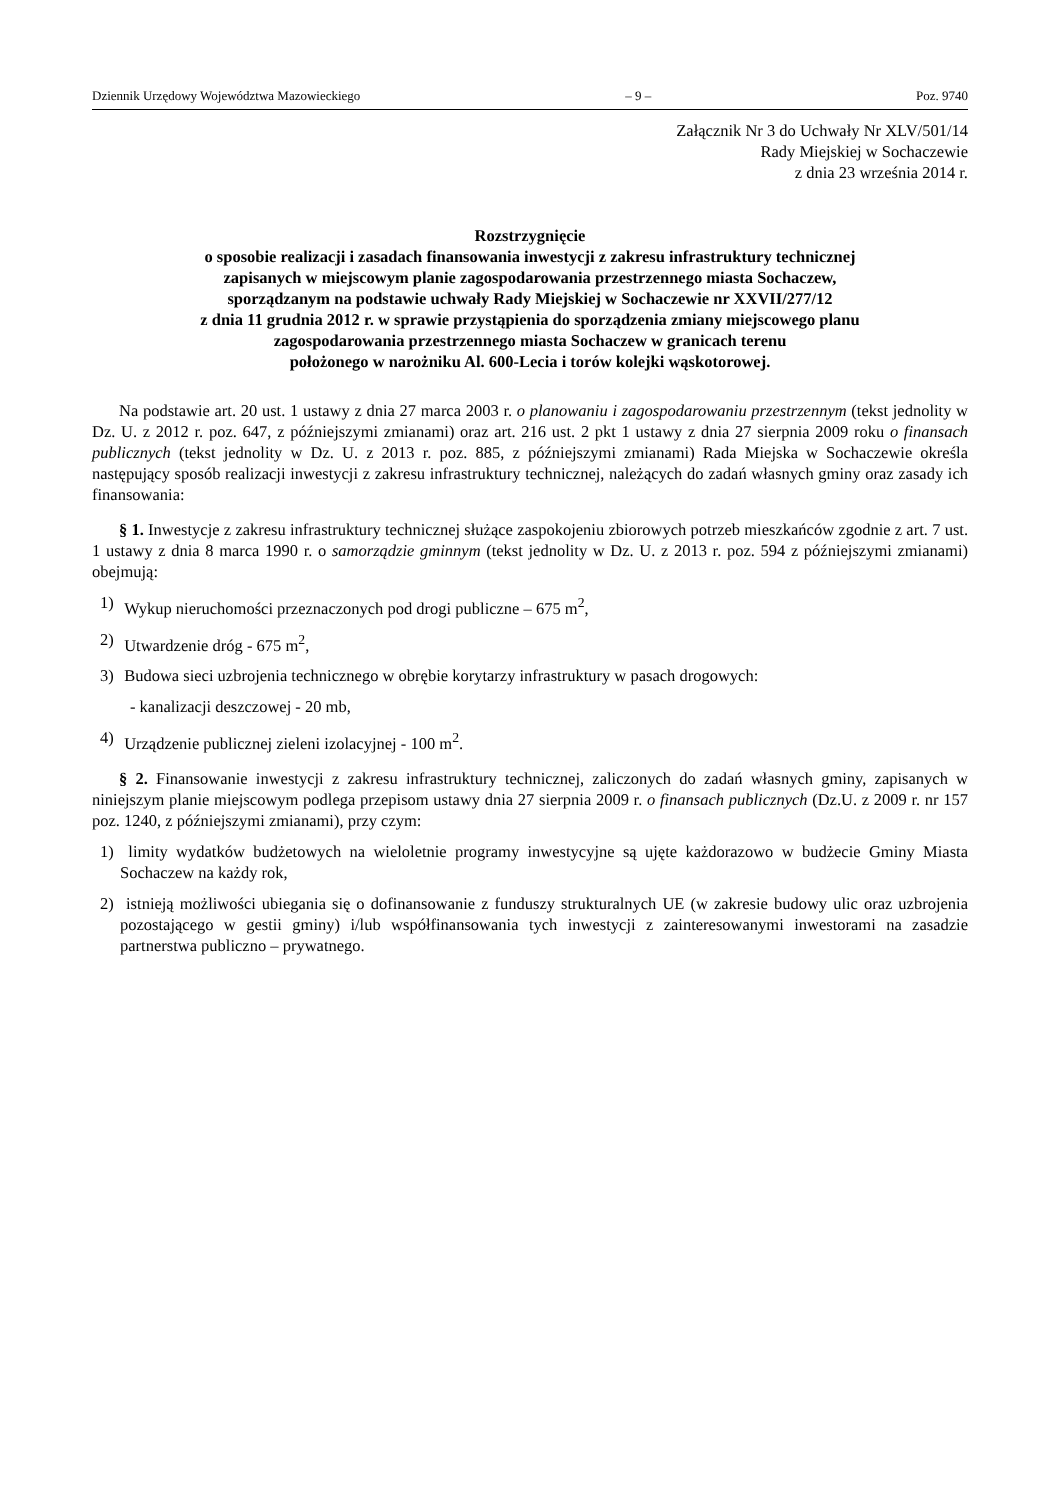Dziennik Urzędowy Województwa Mazowieckiego – 9 – Poz. 9740
Załącznik Nr 3 do Uchwały Nr XLV/501/14
Rady Miejskiej w Sochaczewie
z dnia 23 września 2014 r.
Rozstrzygnięcie
o sposobie realizacji i zasadach finansowania inwestycji z zakresu infrastruktury technicznej
zapisanych w miejscowym planie zagospodarowania przestrzennego miasta Sochaczew,
sporządzanym na podstawie uchwały Rady Miejskiej w Sochaczewie nr XXVII/277/12
z dnia 11 grudnia 2012 r. w sprawie przystąpienia do sporządzenia zmiany miejscowego planu
zagospodarowania przestrzennego miasta Sochaczew w granicach terenu
położonego w narożniku Al. 600-Lecia i torów kolejki wąskotorowej.
Na podstawie art. 20 ust. 1 ustawy z dnia 27 marca 2003 r. o planowaniu i zagospodarowaniu przestrzennym (tekst jednolity w Dz. U. z 2012 r. poz. 647, z późniejszymi zmianami) oraz art. 216 ust. 2 pkt 1 ustawy z dnia 27 sierpnia 2009 roku o finansach publicznych (tekst jednolity w Dz. U. z 2013 r. poz. 885, z późniejszymi zmianami) Rada Miejska w Sochaczewie określa następujący sposób realizacji inwestycji z zakresu infrastruktury technicznej, należących do zadań własnych gminy oraz zasady ich finansowania:
§ 1. Inwestycje z zakresu infrastruktury technicznej służące zaspokojeniu zbiorowych potrzeb mieszkańców zgodnie z art. 7 ust. 1 ustawy z dnia 8 marca 1990 r. o samorządzie gminnym (tekst jednolity w Dz. U. z 2013 r. poz. 594 z późniejszymi zmianami) obejmują:
1) Wykup nieruchomości przeznaczonych pod drogi publiczne – 675 m<sup>2</sup>,
2) Utwardzenie dróg - 675 m<sup>2</sup>,
3) Budowa sieci uzbrojenia technicznego w obrębie korytarzy infrastruktury w pasach drogowych:
- kanalizacji deszczowej - 20 mb,
4) Urządzenie publicznej zieleni izolacyjnej - 100 m<sup>2</sup>.
§ 2. Finansowanie inwestycji z zakresu infrastruktury technicznej, zaliczonych do zadań własnych gminy, zapisanych w niniejszym planie miejscowym podlega przepisom ustawy dnia 27 sierpnia 2009 r. o finansach publicznych (Dz.U. z 2009 r. nr 157 poz. 1240, z późniejszymi zmianami), przy czym:
1) limity wydatków budżetowych na wieloletnie programy inwestycyjne są ujęte każdorazowo w budżecie Gminy Miasta Sochaczew na każdy rok,
2) istnieją możliwości ubiegania się o dofinansowanie z funduszy strukturalnych UE (w zakresie budowy ulic oraz uzbrojenia pozostającego w gestii gminy) i/lub współfinansowania tych inwestycji z zainteresowanymi inwestorami na zasadzie partnerstwa publiczno – prywatnego.